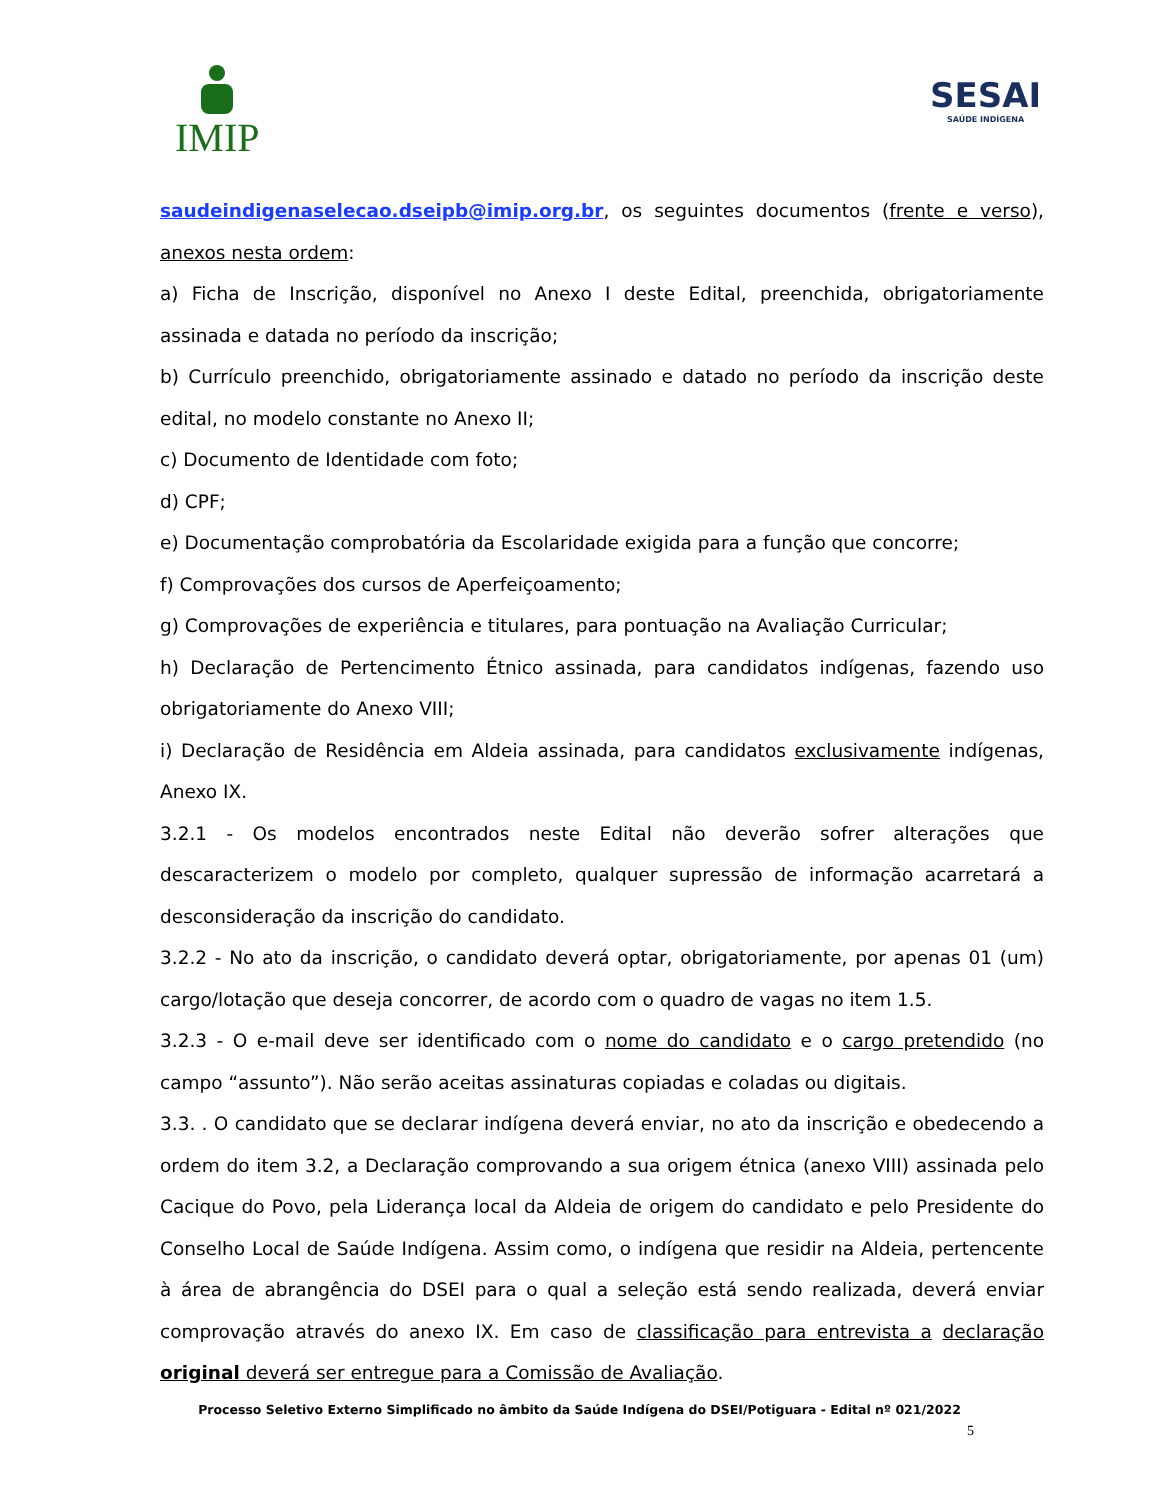IMIP SESAI
SAÚDE INDÍGENA
saudeindigenaselecao.dseipb@imip.org.br, os seguintes documentos (frente e verso), anexos nesta ordem:
a) Ficha de Inscrição, disponível no Anexo I deste Edital, preenchida, obrigatoriamente assinada e datada no período da inscrição;
b) Currículo preenchido, obrigatoriamente assinado e datado no período da inscrição deste edital, no modelo constante no Anexo II;
c) Documento de Identidade com foto;
d) CPF;
e) Documentação comprobatória da Escolaridade exigida para a função que concorre;
f) Comprovações dos cursos de Aperfeiçoamento;
g) Comprovações de experiência e titulares, para pontuação na Avaliação Curricular;
h) Declaração de Pertencimento Étnico assinada, para candidatos indígenas, fazendo uso obrigatoriamente do Anexo VIII;
i) Declaração de Residência em Aldeia assinada, para candidatos exclusivamente indígenas, Anexo IX.
3.2.1 - Os modelos encontrados neste Edital não deverão sofrer alterações que descaracterizem o modelo por completo, qualquer supressão de informação acarretará a desconsideração da inscrição do candidato.
3.2.2 - No ato da inscrição, o candidato deverá optar, obrigatoriamente, por apenas 01 (um) cargo/lotação que deseja concorrer, de acordo com o quadro de vagas no item 1.5.
3.2.3 - O e-mail deve ser identificado com o nome do candidato e o cargo pretendido (no campo “assunto”). Não serão aceitas assinaturas copiadas e coladas ou digitais.
3.3. . O candidato que se declarar indígena deverá enviar, no ato da inscrição e obedecendo a ordem do item 3.2, a Declaração comprovando a sua origem étnica (anexo VIII) assinada pelo Cacique do Povo, pela Liderança local da Aldeia de origem do candidato e pelo Presidente do Conselho Local de Saúde Indígena. Assim como, o indígena que residir na Aldeia, pertencente à área de abrangência do DSEI para o qual a seleção está sendo realizada, deverá enviar comprovação através do anexo IX. Em caso de classificação para entrevista a declaração original deverá ser entregue para a Comissão de Avaliação.
Processo Seletivo Externo Simplificado no âmbito da Saúde Indígena do DSEI/Potiguara - Edital nº 021/2022
5